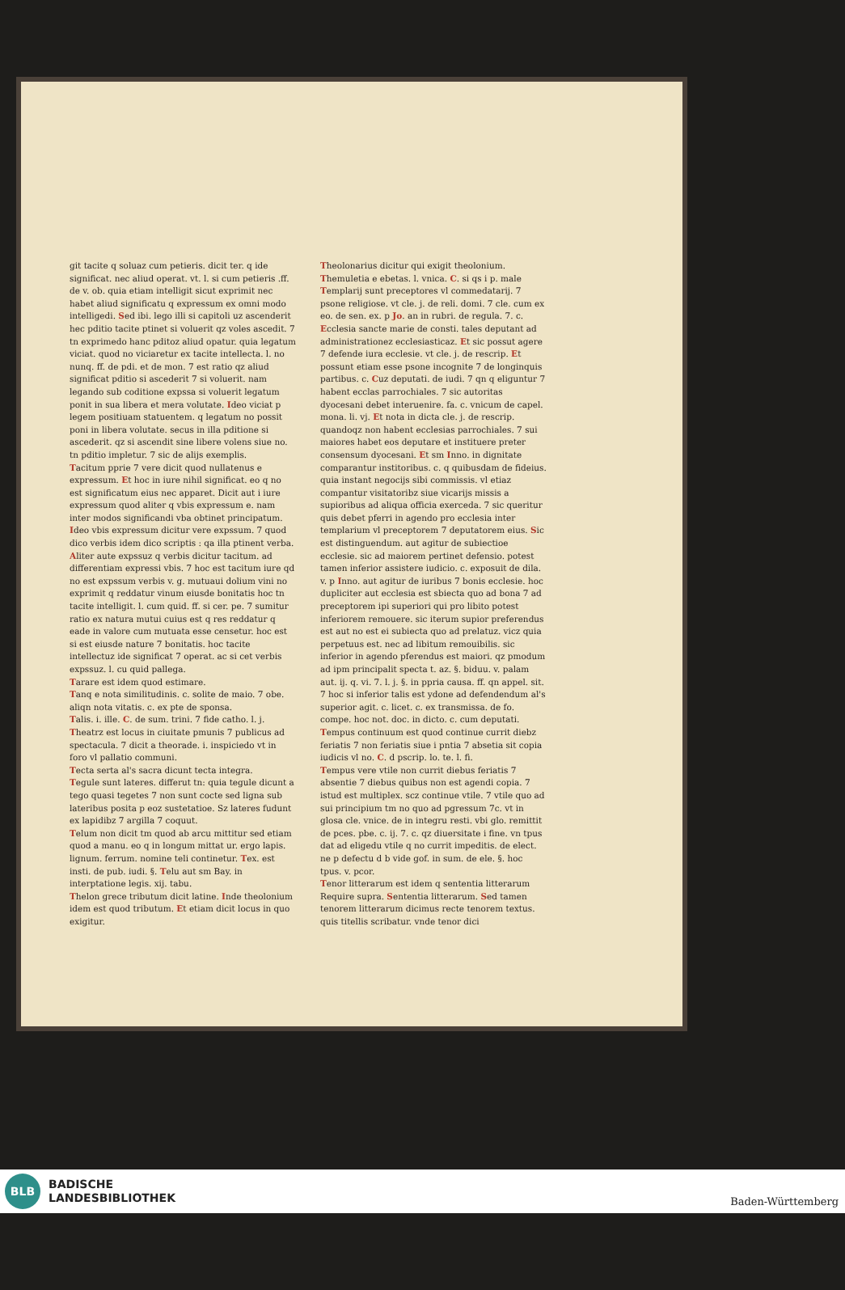git tacite q soluaz cum petieris. dicit ter. q ide significat. nec aliud operat. vt. l. si cum petieris .ff. de v. ob. quia etiam intelligit sicut exprimit nec habet aliud significatu q expressum ex omni modo intelligedi. Sed ibi. lego illi si capitoli uz ascenderit hec pditio tacite ptinet si voluerit qz voles ascedit. 7 tn exprimedo hanc pditoz aliud opatur. quia legatum viciat. quod no viciaretur ex tacite intellecta. l. no nunq. ff. de pdi. et de mon. 7 est ratio qz aliud significat pditio si ascederit 7 si voluerit. nam legando sub coditione expssa si voluerit legatum ponit in sua libera et mera volutate. Ideo viciat p legem positiuam statuentem. q legatum no possit poni in libera volutate. secus in illa pditione si ascederit. qz si ascendit sine libere volens siue no. tn pditio impletur. 7 sic de alijs exemplis.
Tacitum pprie 7 vere dicit quod nullatenus e expressum. Et hoc in iure nihil significat. eo q no est significatum eius nec apparet. Dicit aut i iure expressum quod aliter q vbis expressum e. nam inter modos significandi vba obtinet principatum. Ideo vbis expressum dicitur vere expssum. 7 quod dico verbis idem dico scriptis : qa illa ptinent verba. Aliter aute expssuz q verbis dicitur tacitum. ad differentiam expressi vbis. 7 hoc est tacitum iure qd no est expssum verbis v. g. mutuaui dolium vini no exprimit q reddatur vinum eiusde bonitatis hoc tn tacite intelligit. l. cum quid. ff. si cer. pe. 7 sumitur ratio ex natura mutui cuius est q res reddatur q eade in valore cum mutuata esse censetur. hoc est si est eiusde nature 7 bonitatis. hoc tacite intellectuz ide significat 7 operat. ac si cet verbis expssuz. l. cu quid pallega.
Tarare est idem quod estimare.
Tanq e nota similitudinis. c. solite de maio. 7 obe. aliqn nota vitatis. c. ex pte de sponsa.
Talis. i. ille. C. de sum. trini. 7 fide catho. l. j.
Theatrz est locus in ciuitate pmunis 7 publicus ad spectacula. 7 dicit a theorade. i. inspiciedo vt in foro vl pallatio communi.
Tecta serta al's sacra dicunt tecta integra.
Tegule sunt lateres. differut tn: quia tegule dicunt a tego quasi tegetes 7 non sunt cocte sed ligna sub lateribus posita p eoz sustetatioe. Sz lateres fudunt ex lapidibz 7 argilla 7 coquut.
Telum non dicit tm quod ab arcu mittitur sed etiam quod a manu. eo q in longum mittat ur. ergo lapis. lignum. ferrum. nomine teli continetur. Tex. est insti. de pub. iudi. §. Telu aut sm Bay. in interptatione legis. xij. tabu.
Thelon grece tributum dicit latine. Inde theolonium idem est quod tributum. Et etiam dicit locus in quo exigitur.
Theolonarius dicitur qui exigit theolonium.
Themuletia e ebetas. l. vnica. C. si qs i p. male
Templarij sunt preceptores vl commedatarij. 7 psone religiose. vt cle. j. de reli. domi. 7 cle. cum ex eo. de sen. ex. p Jo. an in rubri. de regula. 7. c. Ecclesia sancte marie de consti. tales deputant ad administrationez ecclesiasticaz. Et sic possut agere 7 defende iura ecclesie. vt cle. j. de rescrip. Et possunt etiam esse psone incognite 7 de longinquis partibus. c. Cuz deputati. de iudi. 7 qn q eliguntur 7 habent ecclas parrochiales. 7 sic autoritas dyocesani debet interuenire. fa. c. vnicum de capel. mona. li. vj. Et nota in dicta cle. j. de rescrip. quandoqz non habent ecclesias parrochiales. 7 sui maiores habet eos deputare et instituere preter consensum dyocesani. Et sm Inno. in dignitate comparantur institoribus. c. q quibusdam de fideius. quia instant negocijs sibi commissis. vl etiaz compantur visitatoribz siue vicarijs missis a supioribus ad aliqua officia exerceda. 7 sic queritur quis debet pferri in agendo pro ecclesia inter templarium vl preceptorem 7 deputatorem eius. Sic est distinguendum. aut agitur de subiectioe ecclesie. sic ad maiorem pertinet defensio. potest tamen inferior assistere iudicio. c. exposuit de dila. v. p Inno. aut agitur de iuribus 7 bonis ecclesie. hoc dupliciter aut ecclesia est sbiecta quo ad bona 7 ad preceptorem ipi superiori qui pro libito potest inferiorem remouere. sic iterum supior preferendus est aut no est ei subiecta quo ad prelatuz. vicz quia perpetuus est. nec ad libitum remouibilis. sic inferior in agendo pferendus est maiori. qz pmodum ad ipm principalit specta t. az. §. biduu. v. palam aut. ij. q. vi. 7. l. j. §. in ppria causa. ff. qn appel. sit. 7 hoc si inferior talis est ydone ad defendendum al's superior agit. c. licet. c. ex transmissa. de fo. compe. hoc not. doc. in dicto. c. cum deputati.
Tempus continuum est quod continue currit diebz feriatis 7 non feriatis siue i pntia 7 absetia sit copia iudicis vl no. C. d pscrip. lo. te. l. fi.
Tempus vere vtile non currit diebus feriatis 7 absentie 7 diebus quibus non est agendi copia. 7 istud est multiplex. scz continue vtile. 7 vtile quo ad sui principium tm no quo ad pgressum 7c. vt in glosa cle. vnice. de in integru resti. vbi glo. remittit de pces. pbe. c. ij. 7. c. qz diuersitate i fine. vn tpus dat ad eligedu vtile q no currit impeditis. de elect. ne p defectu d b vide gof. in sum. de ele. §. hoc tpus. v. pcor.
Tenor litterarum est idem q sententia litterarum Require supra. Sententia litterarum. Sed tamen tenorem litterarum dicimus recte tenorem textus. quis titellis scribatur. vnde tenor dici
BLB
BADISCHE
LANDESBIBLIOTHEK
Baden-Württemberg